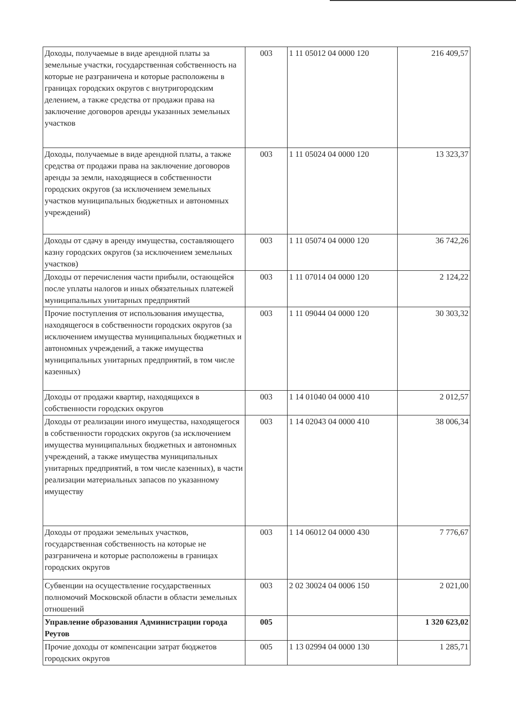| Доходы, получаемые в виде арендной платы за земельные участки, государственная собственность на которые не разграничена и которые расположены в границах городских округов с внутригородским делением, а также средства от продажи права на заключение договоров аренды указанных земельных участков | 003 | 1 11 05012 04 0000 120 | 216 409,57 |
| Доходы, получаемые в виде арендной платы, а также средства от продажи права на заключение договоров аренды за земли, находящиеся в собственности городских округов (за исключением земельных участков муниципальных бюджетных и автономных учреждений) | 003 | 1 11 05024 04 0000 120 | 13 323,37 |
| Доходы от сдачу в аренду имущества, составляющего казну городских округов (за исключением земельных участков) | 003 | 1 11 05074 04 0000 120 | 36 742,26 |
| Доходы от перечисления части прибыли, остающейся после уплаты налогов и иных обязательных платежей муниципальных унитарных предприятий | 003 | 1 11 07014 04 0000 120 | 2 124,22 |
| Прочие поступления от использования имущества, находящегося в собственности городских округов (за исключением имущества муниципальных бюджетных и автономных учреждений, а также имущества муниципальных унитарных предприятий, в том числе казенных) | 003 | 1 11 09044 04 0000 120 | 30 303,32 |
| Доходы от продажи квартир, находящихся в собственности городских округов | 003 | 1 14 01040 04 0000 410 | 2 012,57 |
| Доходы от реализации иного имущества, находящегося в собственности городских округов (за исключением имущества муниципальных бюджетных и автономных учреждений, а также имущества муниципальных унитарных предприятий, в том числе казенных), в части реализации материальных запасов по указанному имуществу | 003 | 1 14 02043 04 0000 410 | 38 006,34 |
| Доходы от продажи земельных участков, государственная собственность на которые не разграничена и которые расположены в границах городских округов | 003 | 1 14 06012 04 0000 430 | 7 776,67 |
| Субвенции на осуществление государственных полномочий Московской области в области земельных отношений | 003 | 2 02 30024 04 0006 150 | 2 021,00 |
| Управление образования Администрации города Реутов | 005 | | 1 320 623,02 |
| Прочие доходы от компенсации затрат бюджетов городских округов | 005 | 1 13 02994 04 0000 130 | 1 285,71 |